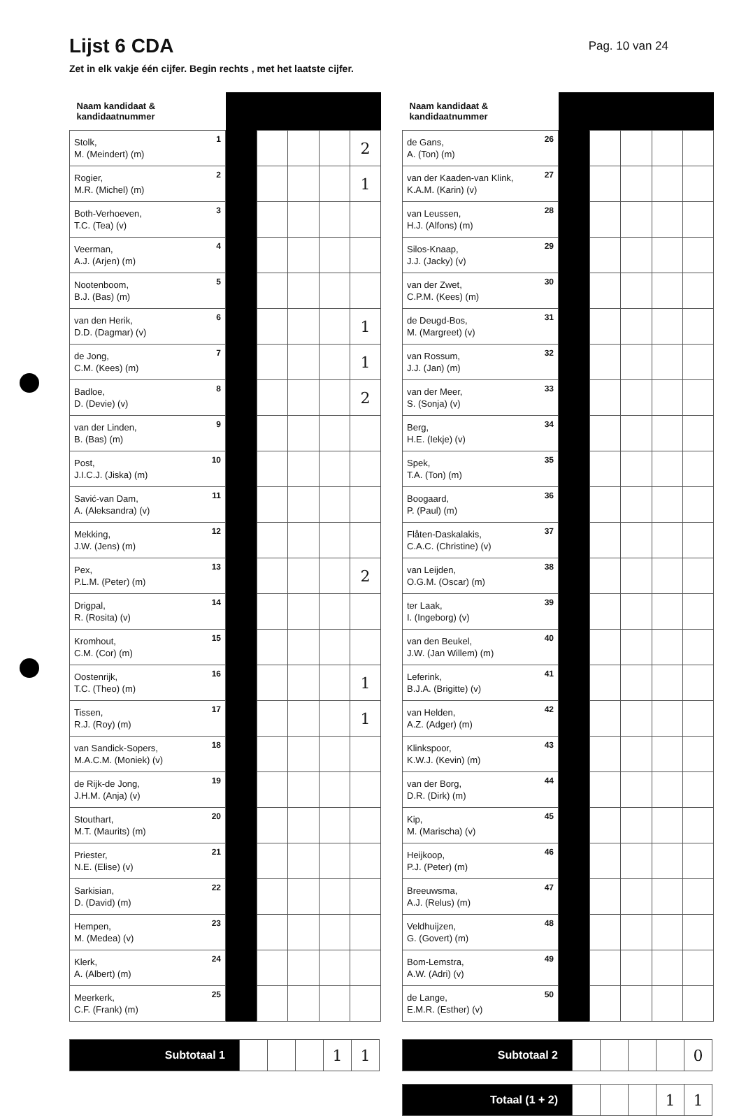Lijst 6 CDA
Pag. 10 van 24
Zet in elk vakje één cijfer. Begin rechts , met het laatste cijfer.
| Naam kandidaat & kandidaatnummer | | | | | |
| --- | --- | --- | --- | --- | --- |
| Stolk, M. (Meindert) (m) 1 | | | | | 2 |
| Rogier, M.R. (Michel) (m) 2 | | | | | 1 |
| Both-Verhoeven, T.C. (Tea) (v) 3 | | | | | |
| Veerman, A.J. (Arjen) (m) 4 | | | | | |
| Nootenboom, B.J. (Bas) (m) 5 | | | | | |
| van den Herik, D.D. (Dagmar) (v) 6 | | | | | 1 |
| de Jong, C.M. (Kees) (m) 7 | | | | | 1 |
| Badloe, D. (Devie) (v) 8 | | | | | 2 |
| van der Linden, B. (Bas) (m) 9 | | | | | |
| Post, J.I.C.J. (Jiska) (m) 10 | | | | | |
| Savić-van Dam, A. (Aleksandra) (v) 11 | | | | | |
| Mekking, J.W. (Jens) (m) 12 | | | | | |
| Pex, P.L.M. (Peter) (m) 13 | | | | | 2 |
| Drigpal, R. (Rosita) (v) 14 | | | | | |
| Kromhout, C.M. (Cor) (m) 15 | | | | | |
| Oostenrijk, T.C. (Theo) (m) 16 | | | | | 1 |
| Tissen, R.J. (Roy) (m) 17 | | | | | 1 |
| van Sandick-Sopers, M.A.C.M. (Moniek) (v) 18 | | | | | |
| de Rijk-de Jong, J.H.M. (Anja) (v) 19 | | | | | |
| Stouthart, M.T. (Maurits) (m) 20 | | | | | |
| Priester, N.E. (Elise) (v) 21 | | | | | |
| Sarkisian, D. (David) (m) 22 | | | | | |
| Hempen, M. (Medea) (v) 23 | | | | | |
| Klerk, A. (Albert) (m) 24 | | | | | |
| Meerkerk, C.F. (Frank) (m) 25 | | | | | |
| Subtotaal 1 | | | | 1 | 1 |
| Naam kandidaat & kandidaatnummer | | | | | |
| --- | --- | --- | --- | --- | --- |
| de Gans, A. (Ton) (m) 26 | | | | | |
| van der Kaaden-van Klink, K.A.M. (Karin) (v) 27 | | | | | |
| van Leussen, H.J. (Alfons) (m) 28 | | | | | |
| Silos-Knaap, J.J. (Jacky) (v) 29 | | | | | |
| van der Zwet, C.P.M. (Kees) (m) 30 | | | | | |
| de Deugd-Bos, M. (Margreet) (v) 31 | | | | | |
| van Rossum, J.J. (Jan) (m) 32 | | | | | |
| van der Meer, S. (Sonja) (v) 33 | | | | | |
| Berg, H.E. (Iekje) (v) 34 | | | | | |
| Spek, T.A. (Ton) (m) 35 | | | | | |
| Boogaard, P. (Paul) (m) 36 | | | | | |
| Flåten-Daskalakis, C.A.C. (Christine) (v) 37 | | | | | |
| van Leijden, O.G.M. (Oscar) (m) 38 | | | | | |
| ter Laak, I. (Ingeborg) (v) 39 | | | | | |
| van den Beukel, J.W. (Jan Willem) (m) 40 | | | | | |
| Leferink, B.J.A. (Brigitte) (v) 41 | | | | | |
| van Helden, A.Z. (Adger) (m) 42 | | | | | |
| Klinkspoor, K.W.J. (Kevin) (m) 43 | | | | | |
| van der Borg, D.R. (Dirk) (m) 44 | | | | | |
| Kip, M. (Marischa) (v) 45 | | | | | |
| Heijkoop, P.J. (Peter) (m) 46 | | | | | |
| Breeuwsma, A.J. (Relus) (m) 47 | | | | | |
| Veldhuijzen, G. (Govert) (m) 48 | | | | | |
| Bom-Lemstra, A.W. (Adri) (v) 49 | | | | | |
| de Lange, E.M.R. (Esther) (v) 50 | | | | | |
| Subtotaal 2 | | | | | 0 |
| Totaal (1 + 2) | | | | 1 | 1 |